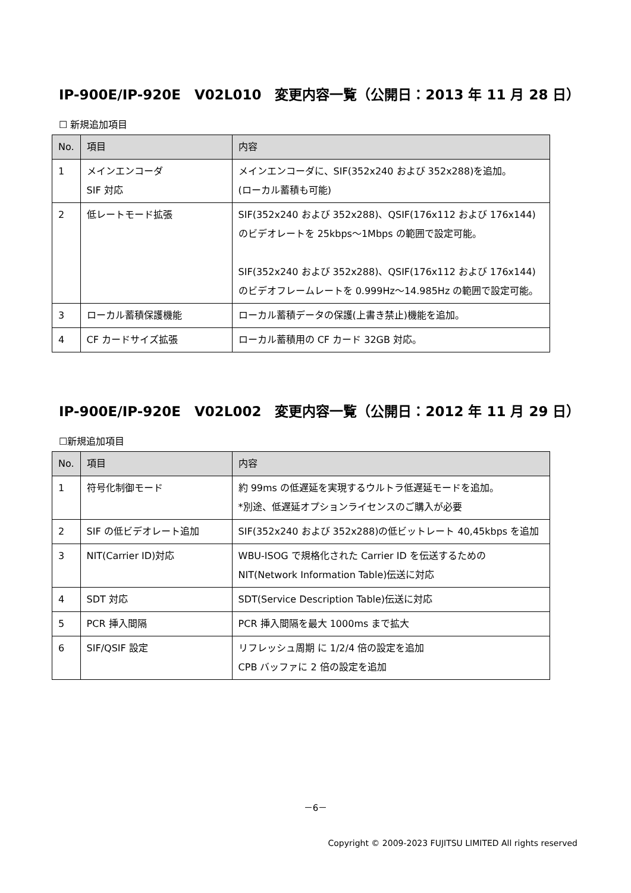IP-900E/IP-920E　V02L010　変更内容一覧（公開日：2013 年 11 月 28 日）
☐ 新規追加項目
| No. | 項目 | 内容 |
| --- | --- | --- |
| 1 | メインエンコーダ SIF 対応 | メインエンコーダに、SIF(352x240 および 352x288)を追加。 (ローカル蓄積も可能) |
| 2 | 低レートモード拡張 | SIF(352x240 および 352x288)、QSIF(176x112 および 176x144)のビデオレートを 25kbps～1Mbps の範囲で設定可能。 SIF(352x240 および 352x288)、QSIF(176x112 および 176x144)のビデオフレームレートを 0.999Hz～14.985Hz の範囲で設定可能。 |
| 3 | ローカル蓄積保護機能 | ローカル蓄積データの保護(上書き禁止)機能を追加。 |
| 4 | CF カードサイズ拡張 | ローカル蓄積用の CF カード 32GB 対応。 |
IP-900E/IP-920E　V02L002　変更内容一覧（公開日：2012 年 11 月 29 日）
☐新規追加項目
| No. | 項目 | 内容 |
| --- | --- | --- |
| 1 | 符号化制御モード | 約 99ms の低遅延を実現するウルトラ低遅延モードを追加。 *別途、低遅延オプションライセンスのご購入が必要 |
| 2 | SIF の低ビデオレート追加 | SIF(352x240 および 352x288)の低ビットレート 40,45kbps を追加 |
| 3 | NIT(Carrier ID)対応 | WBU-ISOG で規格化された Carrier ID を伝送するための NIT(Network Information Table)伝送に対応 |
| 4 | SDT 対応 | SDT(Service Description Table)伝送に対応 |
| 5 | PCR 挿入間隔 | PCR 挿入間隔を最大 1000ms まで拡大 |
| 6 | SIF/QSIF 設定 | リフレッシュ周期 に 1/2/4 倍の設定を追加 CPB バッファに 2 倍の設定を追加 |
－6－
Copyright © 2009-2023 FUJITSU LIMITED All rights reserved